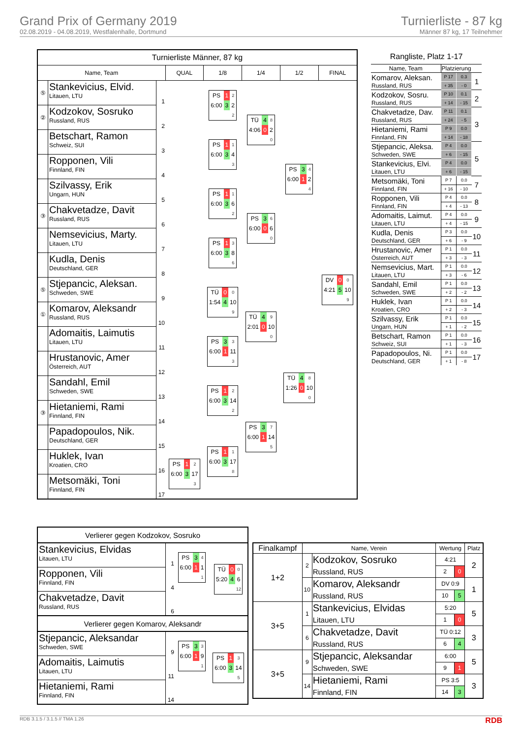Grand Prix of Germany 2019
02.08.2019 - 04.08.2019, Westfalenhalle, Dortmund
Turnierliste - 87 kg
Männer 87 kg, 17 Teilnehmer
| Turnierliste Männer, 87 kg | | | | | | | |
| --- | --- | --- | --- | --- | --- | --- | --- |
| Name, Team | | | QUAL | 1/8 | 1/4 | 1/2 | FINAL |
| ⑤ | Stankevicius, Elvid. Litauen, LTU | 1 | | / PS / 1 / 2 / / 6:00 / 3 / 2 / / / / 2 / | / TÜ / 4 / 8 / / 4:06 / 0 / 2 / / / / 0 / | / PS / 3 / 4 / / 6:00 / 1 / 2 / / / / 4 / | / DV / 0 / 0 / / 4:21 / 5 / 10 / / / / 9 / |
| ② | Kodzokov, Sosruko Russland, RUS | 2 | | | | | |
| | Betschart, Ramon Schweiz, SUI | 3 | | / PS / 1 / 1 / / 6:00 / 3 / 4 / / / / 3 / | | | |
| | Ropponen, Vili Finnland, FIN | 4 | | | | | |
| | Szilvassy, Erik Ungarn, HUN | 5 | | / PS / 1 / 1 / / 6:00 / 3 / 6 / / / / 2 / | / PS / 3 / 6 / / 6:00 / 0 / 6 / / / / 0 / | | |
| ③ | Chakvetadze, Davit Russland, RUS | 6 | | | | | |
| | Nemsevicius, Marty. Litauen, LTU | 7 | | / PS / 1 / 3 / / 6:00 / 3 / 8 / / / / 6 / | | | |
| | Kudla, Denis Deutschland, GER | 8 | | | | | |
| ⑤ | Stjepancic, Aleksan. Schweden, SWE | 9 | | / TÜ / 0 / 0 / / 1:54 / 4 / 10 / / / / 9 / | / TÜ / 4 / 9 / / 2:01 / 0 / 10 / / / / 0 / | / TÜ / 4 / 8 / / 1:26 / 0 / 10 / / / / 0 / | |
| ① | Komarov, Aleksandr Russland, RUS | 10 | | | | | |
| | Adomaitis, Laimutis Litauen, LTU | 11 | | / PS / 3 / 3 / / 6:00 / 1 / 11 / / / / 3 / | | | |
| | Hrustanovic, Amer Österreich, AUT | 12 | | | | | |
| | Sandahl, Emil Schweden, SWE | 13 | | / PS / 1 / 2 / / 6:00 / 3 / 14 / / / / 2 / | / PS / 3 / 7 / / 6:00 / 1 / 14 / / / / 5 / | | |
| ③ | Hietaniemi, Rami Finnland, FIN | 14 | | | | | |
| | Papadopoulos, Nik. Deutschland, GER | 15 | | / PS / 1 / 1 / / 6:00 / 3 / 17 / / / / 8 / | | | |
| | Huklek, Ivan Kroatien, CRO | 16 | / PS / 1 / 2 / / 6:00 / 3 / 17 / / / / 3 / | | | | |
| | Metsomäki, Toni Finnland, FIN | 17 | | | | | |
| Rangliste, Platz 1-17 | | | |
| --- | --- | --- | --- |
| Name, Team | Platzierung | | |
| Komarov, Aleksan. Russland, RUS | P 17 | 0.3 | 1 |
| | + 35 | - 0 | |
| Kodzokov, Sosru. Russland, RUS | P 10 | 0.1 | 2 |
| | + 14 | - 15 | |
| Chakvetadze, Dav. Russland, RUS | P 11 | 0.1 | 3 |
| | + 24 | - 5 | |
| Hietaniemi, Rami Finnland, FIN | P 9 | 0.0 | |
| | + 14 | - 18 | |
| Stjepancic, Aleksa. Schweden, SWE | P 4 | 0.0 | 5 |
| | + 6 | - 15 | |
| Stankevicius, Elvi. Litauen, LTU | P 4 | 0.0 | |
| | + 6 | - 15 | |
| Metsomäki, Toni Finnland, FIN | P 7 | 0.0 | 7 |
| | + 16 | - 10 | |
| Ropponen, Vili Finnland, FIN | P 4 | 0.0 | 8 |
| | + 4 | - 13 | |
| Adomaitis, Laimut. Litauen, LTU | P 4 | 0.0 | 9 |
| | + 4 | - 15 | |
| Kudla, Denis Deutschland, GER | P 3 | 0.0 | 10 |
| | + 6 | - 9 | |
| Hrustanovic, Amer Österreich, AUT | P 1 | 0.0 | 11 |
| | + 3 | - 3 | |
| Nemsevicius, Mart. Litauen, LTU | P 1 | 0.0 | 12 |
| | + 3 | - 6 | |
| Sandahl, Emil Schweden, SWE | P 1 | 0.0 | 13 |
| | + 2 | - 2 | |
| Huklek, Ivan Kroatien, CRO | P 1 | 0.0 | 14 |
| | + 2 | - 3 | |
| Szilvassy, Erik Ungarn, HUN | P 1 | 0.0 | 15 |
| | + 1 | - 2 | |
| Betschart, Ramon Schweiz, SUI | P 1 | 0.0 | 16 |
| | + 1 | - 3 | |
| Papadopoulos, Ni. Deutschland, GER | P 1 | 0.0 | 17 |
| | + 1 | - 8 | |
| Verlierer gegen Kodzokov, Sosruko | | | |
| Stankevicius, Elvidas Litauen, LTU | 1 | / PS / 3 / 4 / / 6:00 / 1 / 1 / / / / 1 / | / TÜ / 0 / 0 / / 5:20 / 4 / 6 / / / / 12 / |
| Ropponen, Vili Finnland, FIN | 4 | | |
| Chakvetadze, Davit Russland, RUS | 6 | | |
| Verlierer gegen Komarov, Aleksandr | | | |
| Stjepancic, Aleksandar Schweden, SWE | 9 | / PS / 3 / 3 / / 6:00 / 1 / 9 / / / / 1 / | / PS / 1 / 3 / / 6:00 / 3 / 14 / / / / 5 / |
| Adomaitis, Laimutis Litauen, LTU | 11 | | |
| Hietaniemi, Rami Finnland, FIN | 14 | | |
| Finalkampf | Name, Verein | | Wertung | | Platz |
| --- | --- | --- | --- | --- | --- |
| 1+2 | 2 | Kodzokov, Sosruko Russland, RUS | 4:21 | | 2 |
| | | | 2 | 0 | |
| | 10 | Komarov, Aleksandr Russland, RUS | DV 0:9 | | 1 |
| | | | 10 | 5 | |
| 3+5 | 1 | Stankevicius, Elvidas Litauen, LTU | 5:20 | | 5 |
| | | | 1 | 0 | |
| | 6 | Chakvetadze, Davit Russland, RUS | TÜ 0:12 | | 3 |
| | | | 6 | 4 | |
| 3+5 | 9 | Stjepancic, Aleksandar Schweden, SWE | 6:00 | | 5 |
| | | | 9 | 1 | |
| | 14 | Hietaniemi, Rami Finnland, FIN | PS 3:5 | | 3 |
| | | | 14 | 3 | |
RDB 3.1.5 / 3.1.5 // TMA 1.26 RDB